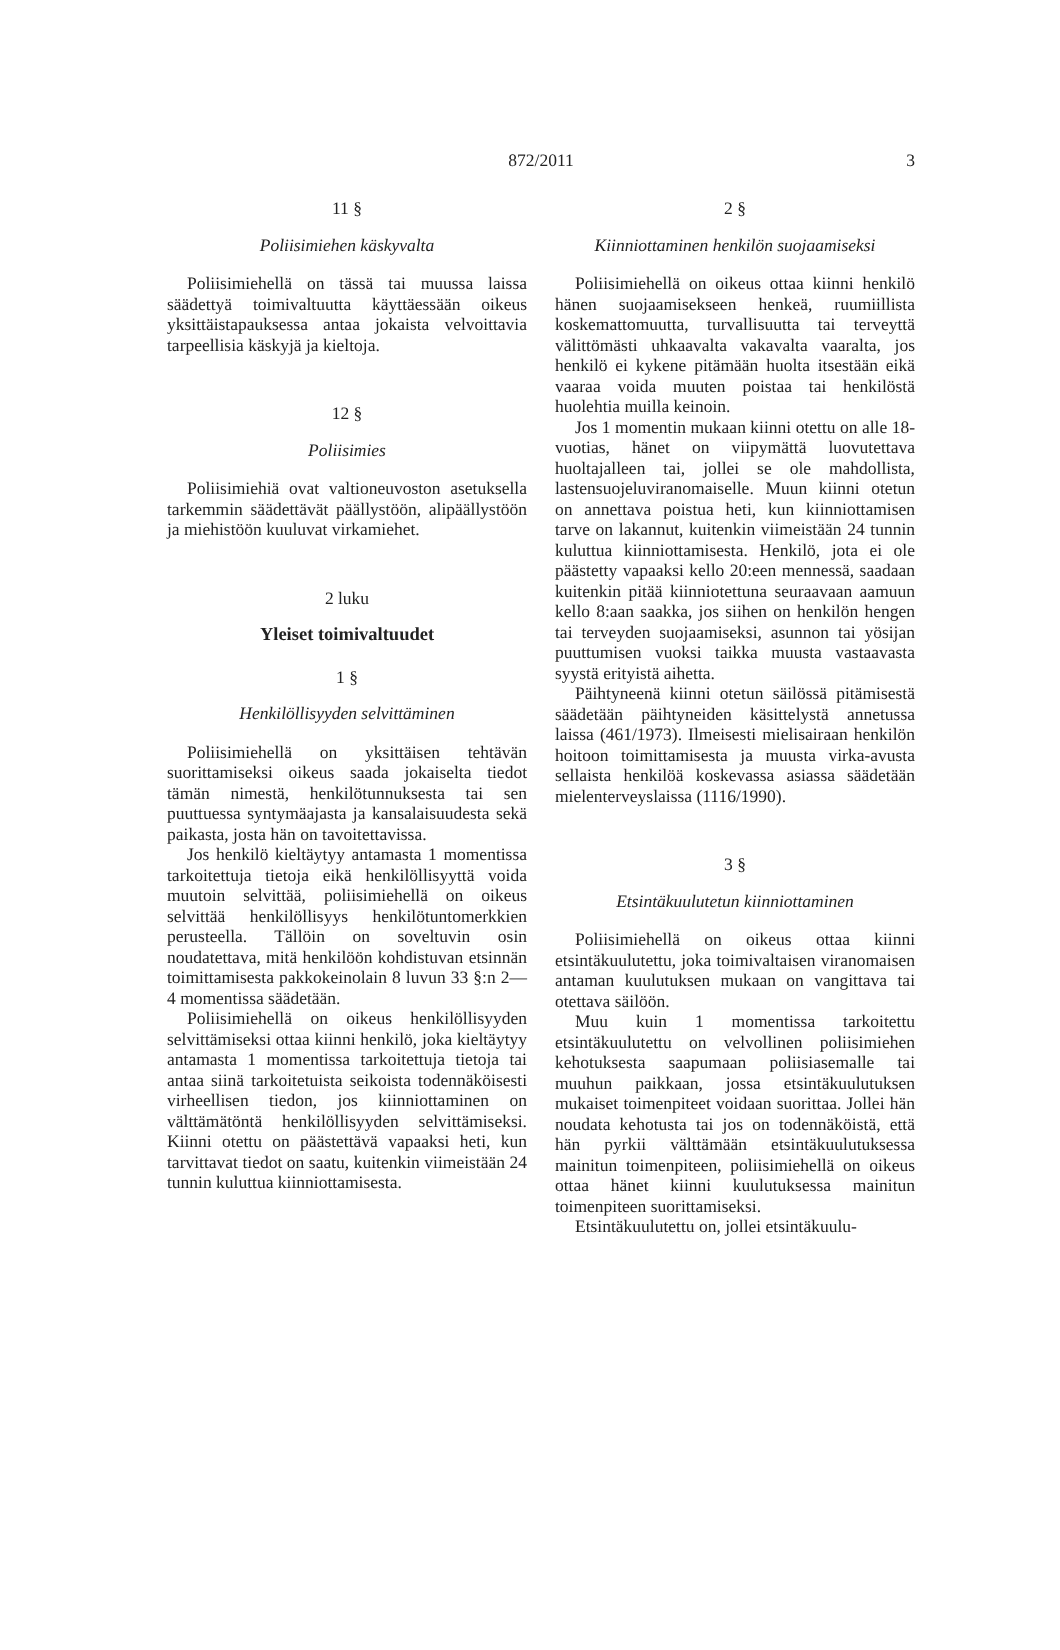872/2011
3
11 §
Poliisimiehen käskyvalta
Poliisimiehellä on tässä tai muussa laissa säädettyä toimivaltuutta käyttäessään oikeus yksittäistapauksessa antaa jokaista velvoittavia tarpeellisia käskyjä ja kieltoja.
12 §
Poliisimies
Poliisimiehiä ovat valtioneuvoston asetuksella tarkemmin säädettävät päällystöön, alipäällystöön ja miehistöön kuuluvat virkamiehet.
2 luku
Yleiset toimivaltuudet
1 §
Henkilöllisyyden selvittäminen
Poliisimiehellä on yksittäisen tehtävän suorittamiseksi oikeus saada jokaiselta tiedot tämän nimestä, henkilötunnuksesta tai sen puuttuessa syntymäajasta ja kansalaisuudesta sekä paikasta, josta hän on tavoitettavissa.
Jos henkilö kieltäytyy antamasta 1 momentissa tarkoitettuja tietoja eikä henkilöllisyyttä voida muutoin selvittää, poliisimiehellä on oikeus selvittää henkilöllisyys henkilötuntomerkkien perusteella. Tällöin on soveltuvin osin noudatettava, mitä henkilöön kohdistuvan etsinnän toimittamisesta pakkokeinolain 8 luvun 33 §:n 2—4 momentissa säädetään.
Poliisimiehellä on oikeus henkilöllisyyden selvittämiseksi ottaa kiinni henkilö, joka kieltäytyy antamasta 1 momentissa tarkoitettuja tietoja tai antaa siinä tarkoitetuista seikoista todennäköisesti virheellisen tiedon, jos kiinniottaminen on välttämätöntä henkilöllisyyden selvittämiseksi. Kiinni otettu on päästettävä vapaaksi heti, kun tarvittavat tiedot on saatu, kuitenkin viimeistään 24 tunnin kuluttua kiinniottamisesta.
2 §
Kiinniottaminen henkilön suojaamiseksi
Poliisimiehellä on oikeus ottaa kiinni henkilö hänen suojaamisekseen henkeä, ruumiillista koskemattomuutta, turvallisuutta tai terveyttä välittömästi uhkaavalta vakavalta vaaralta, jos henkilö ei kykene pitämään huolta itsestään eikä vaaraa voida muuten poistaa tai henkilöstä huolehtia muilla keinoin.
Jos 1 momentin mukaan kiinni otettu on alle 18-vuotias, hänet on viipymättä luovutettava huoltajalleen tai, jollei se ole mahdollista, lastensuojeluviranomaiselle. Muun kiinni otetun on annettava poistua heti, kun kiinniottamisen tarve on lakannut, kuitenkin viimeistään 24 tunnin kuluttua kiinniottamisesta. Henkilö, jota ei ole päästetty vapaaksi kello 20:een mennessä, saadaan kuitenkin pitää kiinniotettuna seuraavaan aamuun kello 8:aan saakka, jos siihen on henkilön hengen tai terveyden suojaamiseksi, asunnon tai yösijan puuttumisen vuoksi taikka muusta vastaavasta syystä erityistä aihetta.
Päihtyneenä kiinni otetun säilössä pitämisestä säädetään päihtyneiden käsittelystä annetussa laissa (461/1973). Ilmeisesti mielisairaan henkilön hoitoon toimittamisesta ja muusta virka-avusta sellaista henkilöä koskevassa asiassa säädetään mielenterveyslaissa (1116/1990).
3 §
Etsintäkuulutetun kiinniottaminen
Poliisimiehellä on oikeus ottaa kiinni etsintäkuulutettu, joka toimivaltaisen viranomaisen antaman kuulutuksen mukaan on vangittava tai otettava säilöön.
Muu kuin 1 momentissa tarkoitettu etsintäkuulutettu on velvollinen poliisimiehen kehotuksesta saapumaan poliisiasemalle tai muuhun paikkaan, jossa etsintäkuulutuksen mukaiset toimenpiteet voidaan suorittaa. Jollei hän noudata kehotusta tai jos on todennäköistä, että hän pyrkii välttämään etsintäkuulutuksessa mainitun toimenpiteen, poliisimiehellä on oikeus ottaa hänet kiinni kuulutuksessa mainitun toimenpiteen suorittamiseksi.
Etsintäkuulutettu on, jollei etsintäkuulu-